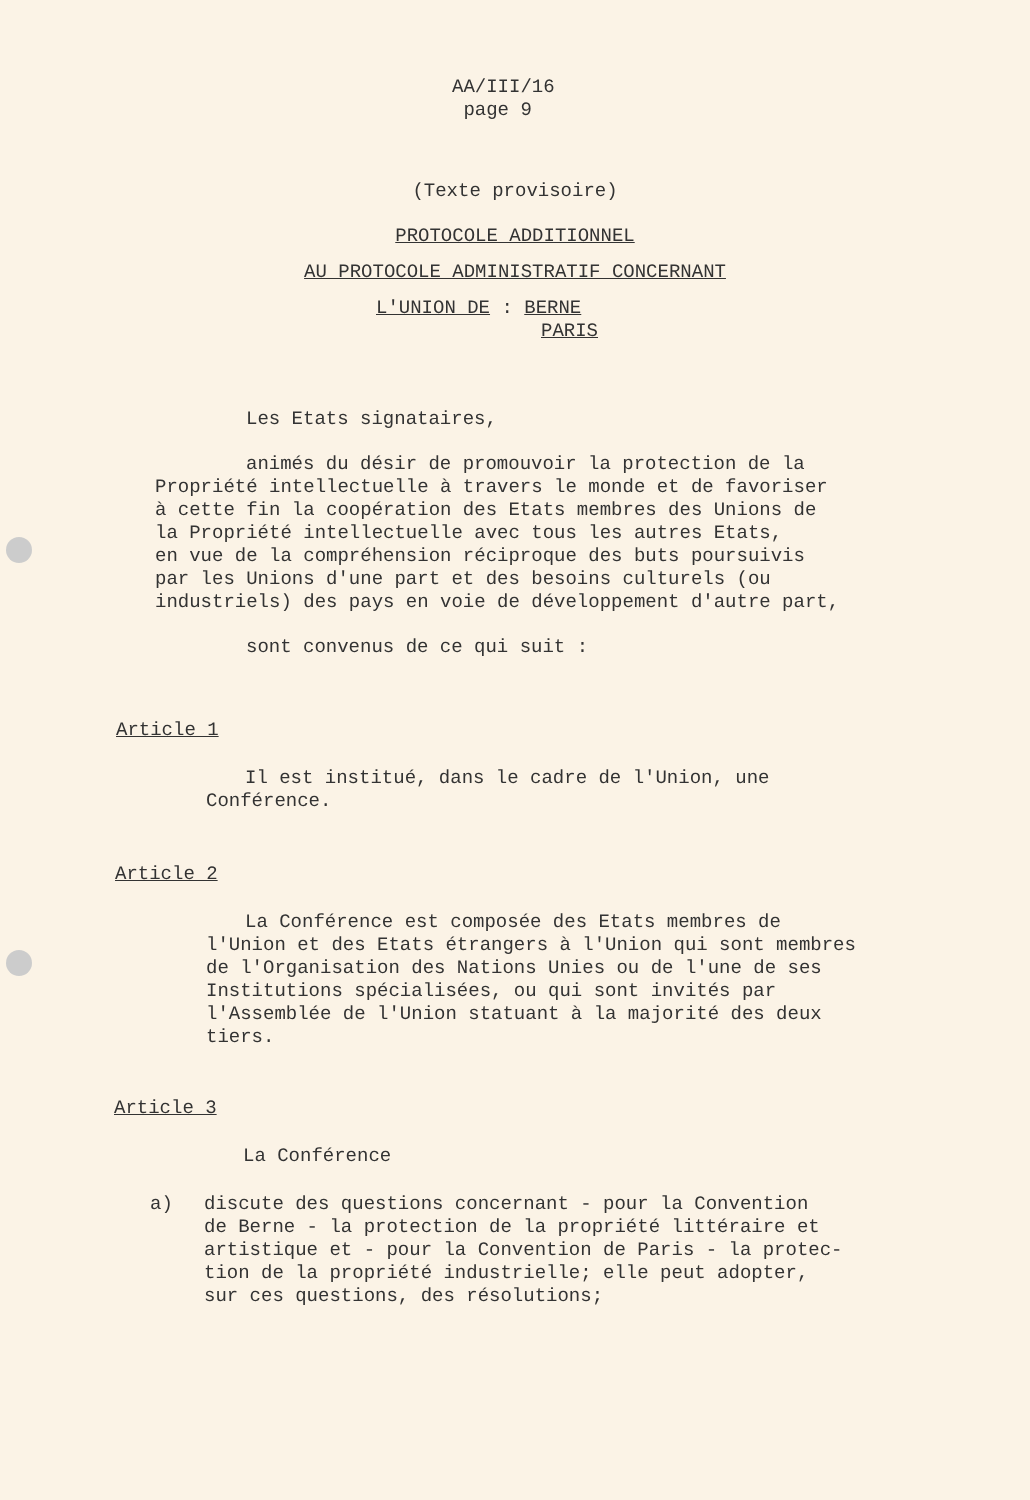AA/III/16
page 9
(Texte provisoire)
PROTOCOLE ADDITIONNEL
AU PROTOCOLE ADMINISTRATIF CONCERNANT
L'UNION DE : BERNE
PARIS
Les Etats signataires,
animés du désir de promouvoir la protection de la
Propriété intellectuelle à travers le monde et de favoriser
à cette fin la coopération des Etats membres des Unions de
la Propriété intellectuelle avec tous les autres Etats,
en vue de la compréhension réciproque des buts poursuivis
par les Unions d'une part et des besoins culturels (ou
industriels) des pays en voie de développement d'autre part,
sont convenus de ce qui suit :
Article 1
Il est institué, dans le cadre de l'Union, une
Conférence.
Article 2
La Conférence est composée des Etats membres de
l'Union et des Etats étrangers à l'Union qui sont membres
de l'Organisation des Nations Unies ou de l'une de ses
Institutions spécialisées, ou qui sont invités par
l'Assemblée de l'Union statuant à la majorité des deux
tiers.
Article 3
La Conférence
a) discute des questions concernant - pour la Convention
de Berne - la protection de la propriété littéraire et
artistique et - pour la Convention de Paris - la protec-
tion de la propriété industrielle; elle peut adopter,
sur ces questions, des résolutions;